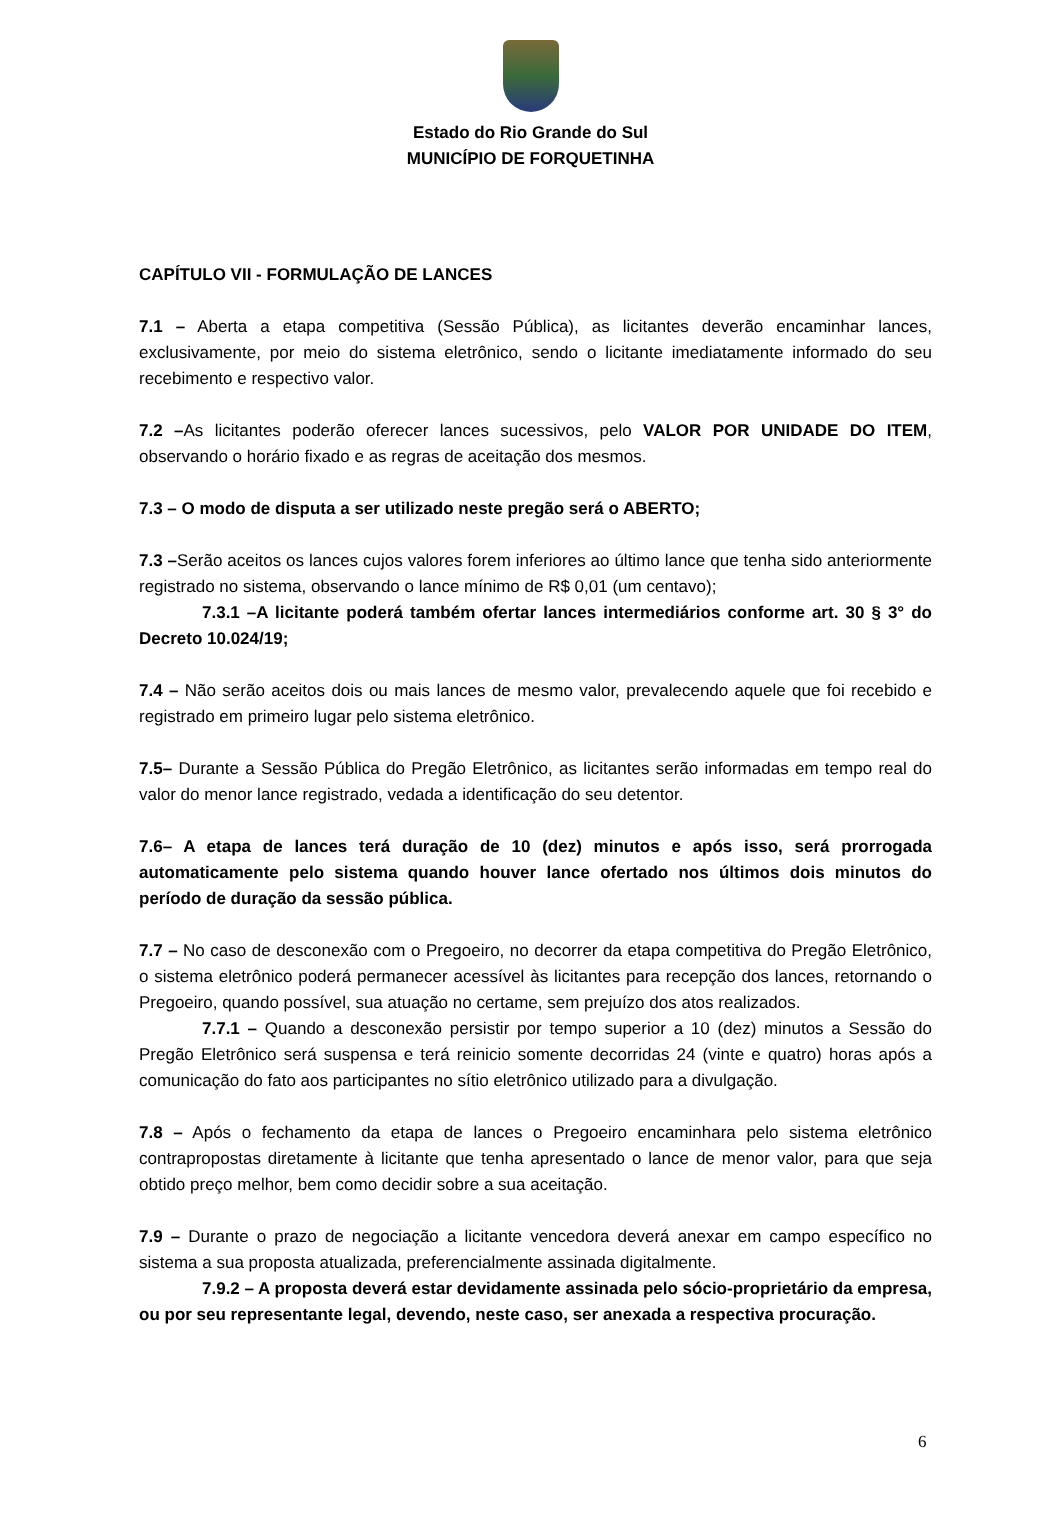Estado do Rio Grande do Sul
MUNICÍPIO DE FORQUETINHA
CAPÍTULO VII - FORMULAÇÃO DE LANCES
7.1 – Aberta a etapa competitiva (Sessão Pública), as licitantes deverão encaminhar lances, exclusivamente, por meio do sistema eletrônico, sendo o licitante imediatamente informado do seu recebimento e respectivo valor.
7.2 –As licitantes poderão oferecer lances sucessivos, pelo VALOR POR UNIDADE DO ITEM, observando o horário fixado e as regras de aceitação dos mesmos.
7.3 – O modo de disputa a ser utilizado neste pregão será o ABERTO;
7.3 –Serão aceitos os lances cujos valores forem inferiores ao último lance que tenha sido anteriormente registrado no sistema, observando o lance mínimo de R$ 0,01 (um centavo);
7.3.1 –A licitante poderá também ofertar lances intermediários conforme art. 30 § 3° do Decreto 10.024/19;
7.4 – Não serão aceitos dois ou mais lances de mesmo valor, prevalecendo aquele que foi recebido e registrado em primeiro lugar pelo sistema eletrônico.
7.5– Durante a Sessão Pública do Pregão Eletrônico, as licitantes serão informadas em tempo real do valor do menor lance registrado, vedada a identificação do seu detentor.
7.6– A etapa de lances terá duração de 10 (dez) minutos e após isso, será prorrogada automaticamente pelo sistema quando houver lance ofertado nos últimos dois minutos do período de duração da sessão pública.
7.7 – No caso de desconexão com o Pregoeiro, no decorrer da etapa competitiva do Pregão Eletrônico, o sistema eletrônico poderá permanecer acessível às licitantes para recepção dos lances, retornando o Pregoeiro, quando possível, sua atuação no certame, sem prejuízo dos atos realizados.
7.7.1 – Quando a desconexão persistir por tempo superior a 10 (dez) minutos a Sessão do Pregão Eletrônico será suspensa e terá reinicio somente decorridas 24 (vinte e quatro) horas após a comunicação do fato aos participantes no sítio eletrônico utilizado para a divulgação.
7.8 – Após o fechamento da etapa de lances o Pregoeiro encaminhara pelo sistema eletrônico contrapropostas diretamente à licitante que tenha apresentado o lance de menor valor, para que seja obtido preço melhor, bem como decidir sobre a sua aceitação.
7.9 – Durante o prazo de negociação a licitante vencedora deverá anexar em campo específico no sistema a sua proposta atualizada, preferencialmente assinada digitalmente.
7.9.2 – A proposta deverá estar devidamente assinada pelo sócio-proprietário da empresa, ou por seu representante legal, devendo, neste caso, ser anexada a respectiva procuração.
6